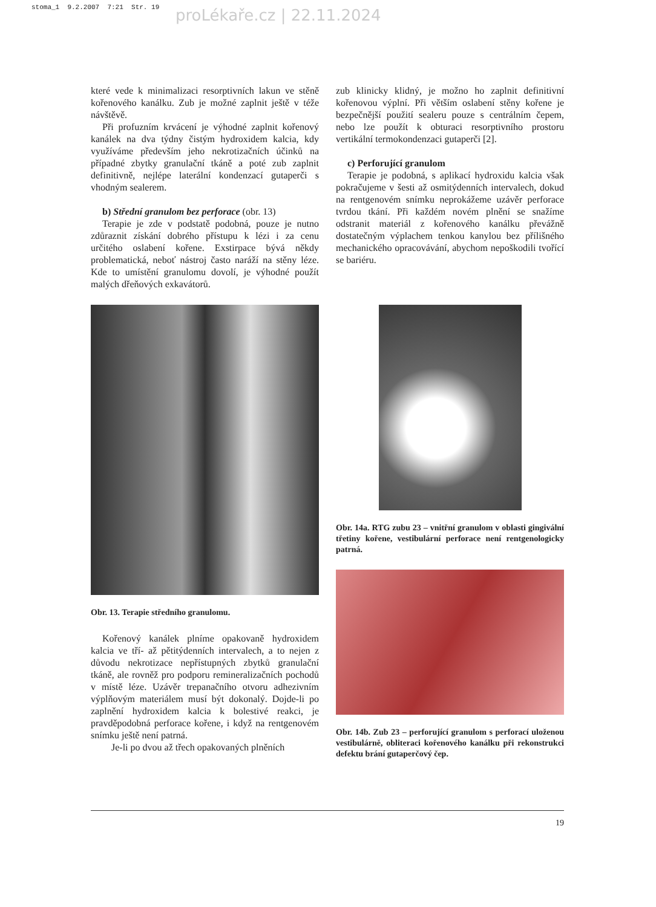stoma_1 9.2.2007 7:21 Str. 19
proLékaře.cz | 22.11.2024
které vede k minimalizaci resorptivních lakun ve stěně kořenového kanálku. Zub je možné zaplnit ještě v téže návštěvě.
Při profuzním krvácení je výhodné zaplnit kořenový kanálek na dva týdny čistým hydroxidem kalcia, kdy využíváme především jeho nekrotizačních účinků na případné zbytky granulační tkáně a poté zub zaplnit definitivně, nejlépe laterální kondenzací gutaperči s vhodným sealerem.
b) Střední granulom bez perforace (obr. 13)
Terapie je zde v podstatě podobná, pouze je nutno zdůraznit získání dobrého přístupu k lézi i za cenu určitého oslabení kořene. Exstirpace bývá někdy problematická, neboť nástroj často naráží na stěny léze. Kde to umístění granulomu dovolí, je výhodné použít malých dřeňových exkavátorů.
Obr. 13. Terapie středního granulomu.
Kořenový kanálek plníme opakovaně hydroxidem kalcia ve tří- až pětitýdenních intervalech, a to nejen z důvodu nekrotizace nepřístupných zbytků granulační tkáně, ale rovněž pro podporu remineralizačních pochodů v místě léze. Uzávěr trepanačního otvoru adhezivním výplňovým materiálem musí být dokonalý. Dojde-li po zaplnění hydroxidem kalcia k bolestivé reakci, je pravděpodobná perforace kořene, i když na rentgenovém snímku ještě není patrná.
Je-li po dvou až třech opakovaných plněních
zub klinicky klidný, je možno ho zaplnit definitivní kořenovou výplní. Při větším oslabení stěny kořene je bezpečnější použití sealeru pouze s centrálním čepem, nebo lze použít k obturaci resorptivního prostoru vertikální termokondenzaci gutaperči [2].
c) Perforující granulom
Terapie je podobná, s aplikací hydroxidu kalcia však pokračujeme v šesti až osmitýdenních intervalech, dokud na rentgenovém snímku neprokážeme uzávěr perforace tvrdou tkání. Při každém novém plnění se snažíme odstranit materiál z kořenového kanálku převážně dostatečným výplachem tenkou kanylou bez přílišného mechanického opracovávání, abychom nepoškodili tvořící se bariéru.
Obr. 14a. RTG zubu 23 – vnitřní granulom v oblasti gingivální třetiny kořene, vestibulární perforace není rentgenologicky patrná.
Obr. 14b. Zub 23 – perforující granulom s perforací uloženou vestibulárně, obliteraci kořenového kanálku při rekonstrukci defektu brání gutaperčový čep.
19